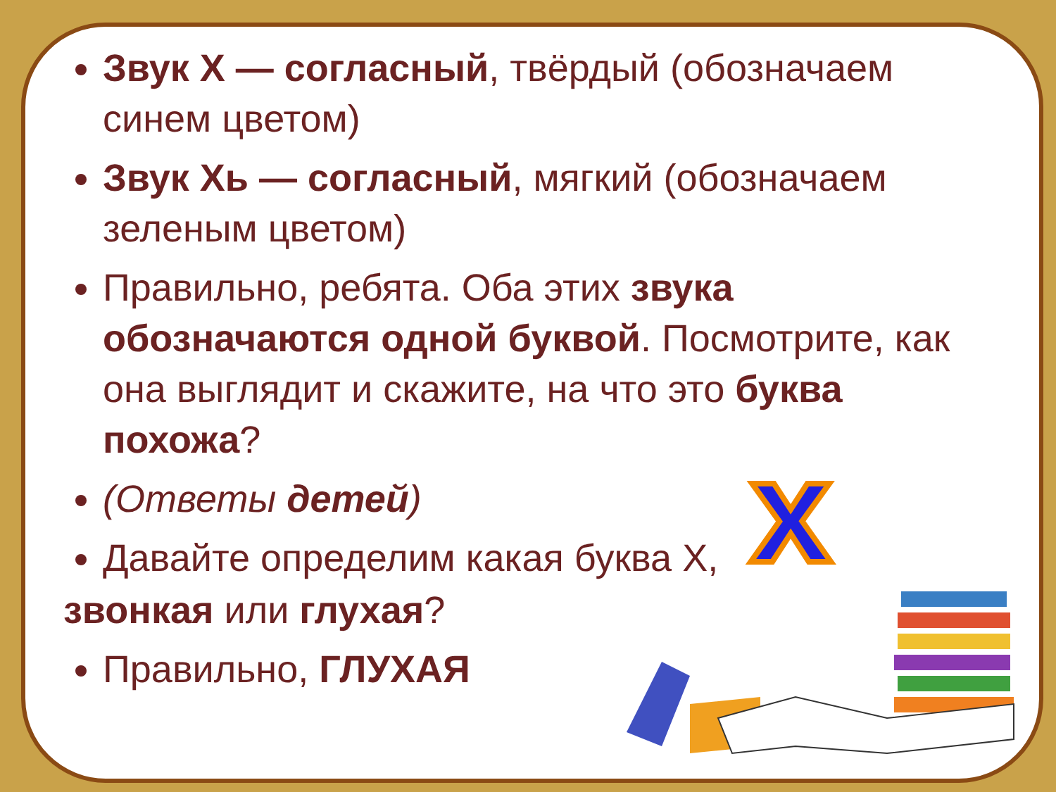Звук Х — согласный, твёрдый (обозначаем синем цветом)
Звук Хь — согласный, мягкий (обозначаем зеленым цветом)
Правильно, ребята. Оба этих звука обозначаются одной буквой. Посмотрите, как она выглядит и скажите, на что это буква похожа?
(Ответы детей)
Давайте определим какая буква Х,
звонкая или глухая?
Правильно, ГЛУХАЯ
х